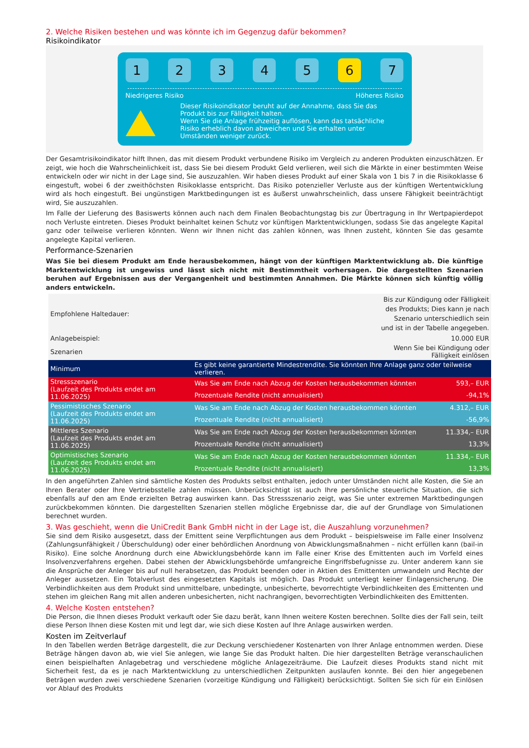2. Welche Risiken bestehen und was könnte ich im Gegenzug dafür bekommen?
Risikoindikator
1 2 3 4 5 6 7
Niedrigeres Risiko Höheres Risiko
Dieser Risikoindikator beruht auf der Annahme, dass Sie das Produkt bis zur Fälligkeit halten.
Wenn Sie die Anlage frühzeitig auflösen, kann das tatsächliche Risiko erheblich davon abweichen und Sie erhalten unter Umständen weniger zurück.
Der Gesamtrisikoindikator hilft Ihnen, das mit diesem Produkt verbundene Risiko im Vergleich zu anderen Produkten einzuschätzen. Er zeigt, wie hoch die Wahrscheinlichkeit ist, dass Sie bei diesem Produkt Geld verlieren, weil sich die Märkte in einer bestimmten Weise entwickeln oder wir nicht in der Lage sind, Sie auszuzahlen. Wir haben dieses Produkt auf einer Skala von 1 bis 7 in die Risikoklasse 6 eingestuft, wobei 6 der zweithöchsten Risikoklasse entspricht. Das Risiko potenzieller Verluste aus der künftigen Wertentwicklung wird als hoch eingestuft. Bei ungünstigen Marktbedingungen ist es äußerst unwahrscheinlich, dass unsere Fähigkeit beeinträchtigt wird, Sie auszuzahlen.
Im Falle der Lieferung des Basiswerts können auch nach dem Finalen Beobachtungstag bis zur Übertragung in Ihr Wertpapierdepot noch Verluste eintreten. Dieses Produkt beinhaltet keinen Schutz vor künftigen Marktentwicklungen, sodass Sie das angelegte Kapital ganz oder teilweise verlieren könnten. Wenn wir Ihnen nicht das zahlen können, was Ihnen zusteht, könnten Sie das gesamte angelegte Kapital verlieren.
Performance-Szenarien
Was Sie bei diesem Produkt am Ende herausbekommen, hängt von der künftigen Marktentwicklung ab. Die künftige Marktentwicklung ist ungewiss und lässt sich nicht mit Bestimmtheit vorhersagen. Die dargestellten Szenarien beruhen auf Ergebnissen aus der Vergangenheit und bestimmten Annahmen. Die Märkte können sich künftig völlig anders entwickeln.
| Empfohlene Haltedauer: | Bis zur Kündigung oder Fälligkeit des Produkts; Dies kann je nach Szenario unterschiedlich sein und ist in der Tabelle angegeben. | |
| Anlagebeispiel: | 10.000 EUR | |
| Szenarien | Wenn Sie bei Kündigung oder Fälligkeit einlösen | |
| Minimum | Es gibt keine garantierte Mindestrendite. Sie könnten Ihre Anlage ganz oder teilweise verlieren. | |
| Stressszenario (Laufzeit des Produkts endet am 11.06.2025) | Was Sie am Ende nach Abzug der Kosten herausbekommen könnten | 593,– EUR |
| | Prozentuale Rendite (nicht annualisiert) | -94,1% |
| Pessimistisches Szenario (Laufzeit des Produkts endet am 11.06.2025) | Was Sie am Ende nach Abzug der Kosten herausbekommen könnten | 4.312,– EUR |
| | Prozentuale Rendite (nicht annualisiert) | -56,9% |
| Mittleres Szenario (Laufzeit des Produkts endet am 11.06.2025) | Was Sie am Ende nach Abzug der Kosten herausbekommen könnten | 11.334,– EUR |
| | Prozentuale Rendite (nicht annualisiert) | 13,3% |
| Optimistisches Szenario (Laufzeit des Produkts endet am 11.06.2025) | Was Sie am Ende nach Abzug der Kosten herausbekommen könnten | 11.334,– EUR |
| | Prozentuale Rendite (nicht annualisiert) | 13,3% |
In den angeführten Zahlen sind sämtliche Kosten des Produkts selbst enthalten, jedoch unter Umständen nicht alle Kosten, die Sie an Ihren Berater oder Ihre Vertriebsstelle zahlen müssen. Unberücksichtigt ist auch Ihre persönliche steuerliche Situation, die sich ebenfalls auf den am Ende erzielten Betrag auswirken kann. Das Stressszenario zeigt, was Sie unter extremen Marktbedingungen zurückbekommen könnten. Die dargestellten Szenarien stellen mögliche Ergebnisse dar, die auf der Grundlage von Simulationen berechnet wurden.
3. Was geschieht, wenn die UniCredit Bank GmbH nicht in der Lage ist, die Auszahlung vorzunehmen?
Sie sind dem Risiko ausgesetzt, dass der Emittent seine Verpflichtungen aus dem Produkt – beispielsweise im Falle einer Insolvenz (Zahlungsunfähigkeit / Überschuldung) oder einer behördlichen Anordnung von Abwicklungsmaßnahmen – nicht erfüllen kann (bail-in Risiko). Eine solche Anordnung durch eine Abwicklungsbehörde kann im Falle einer Krise des Emittenten auch im Vorfeld eines Insolvenzverfahrens ergehen. Dabei stehen der Abwicklungsbehörde umfangreiche Eingriffsbefugnisse zu. Unter anderem kann sie die Ansprüche der Anleger bis auf null herabsetzen, das Produkt beenden oder in Aktien des Emittenten umwandeln und Rechte der Anleger aussetzen. Ein Totalverlust des eingesetzten Kapitals ist möglich. Das Produkt unterliegt keiner Einlagensicherung. Die Verbindlichkeiten aus dem Produkt sind unmittelbare, unbedingte, unbesicherte, bevorrechtigte Verbindlichkeiten des Emittenten und stehen im gleichen Rang mit allen anderen unbesicherten, nicht nachrangigen, bevorrechtigten Verbindlichkeiten des Emittenten.
4. Welche Kosten entstehen?
Die Person, die Ihnen dieses Produkt verkauft oder Sie dazu berät, kann Ihnen weitere Kosten berechnen. Sollte dies der Fall sein, teilt diese Person Ihnen diese Kosten mit und legt dar, wie sich diese Kosten auf Ihre Anlage auswirken werden.
Kosten im Zeitverlauf
In den Tabellen werden Beträge dargestellt, die zur Deckung verschiedener Kostenarten von Ihrer Anlage entnommen werden. Diese Beträge hängen davon ab, wie viel Sie anlegen, wie lange Sie das Produkt halten. Die hier dargestellten Beträge veranschaulichen einen beispielhaften Anlagebetrag und verschiedene mögliche Anlagezeiträume. Die Laufzeit dieses Produkts stand nicht mit Sicherheit fest, da es je nach Marktentwicklung zu unterschiedlichen Zeitpunkten auslaufen konnte. Bei den hier angegebenen Beträgen wurden zwei verschiedene Szenarien (vorzeitige Kündigung und Fälligkeit) berücksichtigt. Sollten Sie sich für ein Einlösen vor Ablauf des Produkts